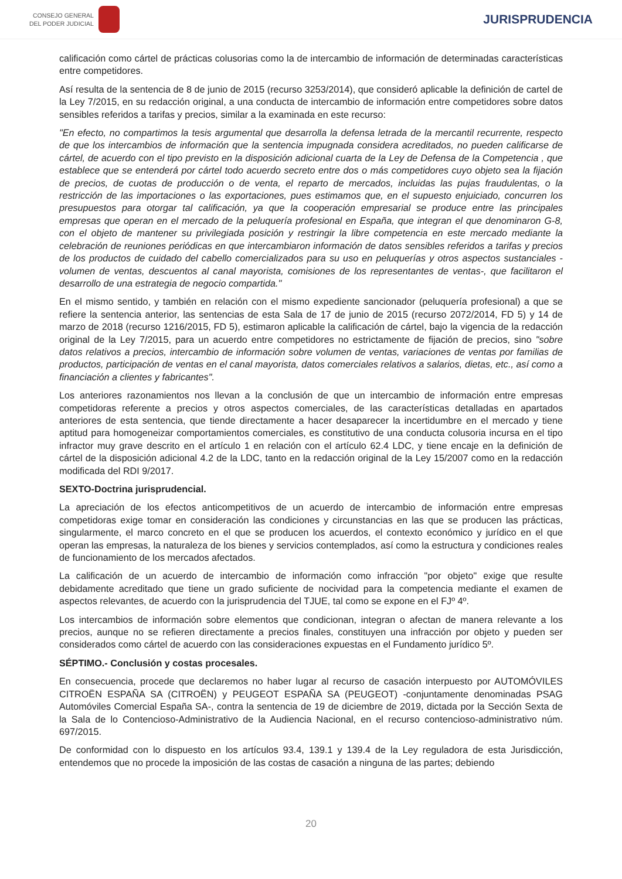CONSEJO GENERAL
DEL PODER JUDICIAL
JURISPRUDENCIA
calificación como cártel de prácticas colusorias como la de intercambio de información de determinadas características entre competidores.
Así resulta de la sentencia de 8 de junio de 2015 (recurso 3253/2014), que consideró aplicable la definición de cartel de la Ley 7/2015, en su redacción original, a una conducta de intercambio de información entre competidores sobre datos sensibles referidos a tarifas y precios, similar a la examinada en este recurso:
"En efecto, no compartimos la tesis argumental que desarrolla la defensa letrada de la mercantil recurrente, respecto de que los intercambios de información que la sentencia impugnada considera acreditados, no pueden calificarse de cártel, de acuerdo con el tipo previsto en la disposición adicional cuarta de la Ley de Defensa de la Competencia , que establece que se entenderá por cártel todo acuerdo secreto entre dos o más competidores cuyo objeto sea la fijación de precios, de cuotas de producción o de venta, el reparto de mercados, incluidas las pujas fraudulentas, o la restricción de las importaciones o las exportaciones, pues estimamos que, en el supuesto enjuiciado, concurren los presupuestos para otorgar tal calificación, ya que la cooperación empresarial se produce entre las principales empresas que operan en el mercado de la peluquería profesional en España, que integran el que denominaron G-8, con el objeto de mantener su privilegiada posición y restringir la libre competencia en este mercado mediante la celebración de reuniones periódicas en que intercambiaron información de datos sensibles referidos a tarifas y precios de los productos de cuidado del cabello comercializados para su uso en peluquerías y otros aspectos sustanciales - volumen de ventas, descuentos al canal mayorista, comisiones de los representantes de ventas-, que facilitaron el desarrollo de una estrategia de negocio compartida."
En el mismo sentido, y también en relación con el mismo expediente sancionador (peluquería profesional) a que se refiere la sentencia anterior, las sentencias de esta Sala de 17 de junio de 2015 (recurso 2072/2014, FD 5) y 14 de marzo de 2018 (recurso 1216/2015, FD 5), estimaron aplicable la calificación de cártel, bajo la vigencia de la redacción original de la Ley 7/2015, para un acuerdo entre competidores no estrictamente de fijación de precios, sino "sobre datos relativos a precios, intercambio de información sobre volumen de ventas, variaciones de ventas por familias de productos, participación de ventas en el canal mayorista, datos comerciales relativos a salarios, dietas, etc., así como a financiación a clientes y fabricantes".
Los anteriores razonamientos nos llevan a la conclusión de que un intercambio de información entre empresas competidoras referente a precios y otros aspectos comerciales, de las características detalladas en apartados anteriores de esta sentencia, que tiende directamente a hacer desaparecer la incertidumbre en el mercado y tiene aptitud para homogeneizar comportamientos comerciales, es constitutivo de una conducta colusoria incursa en el tipo infractor muy grave descrito en el artículo 1 en relación con el artículo 62.4 LDC, y tiene encaje en la definición de cártel de la disposición adicional 4.2 de la LDC, tanto en la redacción original de la Ley 15/2007 como en la redacción modificada del RDI 9/2017.
SEXTO-Doctrina jurisprudencial.
La apreciación de los efectos anticompetitivos de un acuerdo de intercambio de información entre empresas competidoras exige tomar en consideración las condiciones y circunstancias en las que se producen las prácticas, singularmente, el marco concreto en el que se producen los acuerdos, el contexto económico y jurídico en el que operan las empresas, la naturaleza de los bienes y servicios contemplados, así como la estructura y condiciones reales de funcionamiento de los mercados afectados.
La calificación de un acuerdo de intercambio de información como infracción "por objeto" exige que resulte debidamente acreditado que tiene un grado suficiente de nocividad para la competencia mediante el examen de aspectos relevantes, de acuerdo con la jurisprudencia del TJUE, tal como se expone en el FJº 4º.
Los intercambios de información sobre elementos que condicionan, integran o afectan de manera relevante a los precios, aunque no se refieren directamente a precios finales, constituyen una infracción por objeto y pueden ser considerados como cártel de acuerdo con las consideraciones expuestas en el Fundamento jurídico 5º.
SÉPTIMO.- Conclusión y costas procesales.
En consecuencia, procede que declaremos no haber lugar al recurso de casación interpuesto por AUTOMÓVILES CITROËN ESPAÑA SA (CITROËN) y PEUGEOT ESPAÑA SA (PEUGEOT) -conjuntamente denominadas PSAG Automóviles Comercial España SA-, contra la sentencia de 19 de diciembre de 2019, dictada por la Sección Sexta de la Sala de lo Contencioso-Administrativo de la Audiencia Nacional, en el recurso contencioso-administrativo núm. 697/2015.
De conformidad con lo dispuesto en los artículos 93.4, 139.1 y 139.4 de la Ley reguladora de esta Jurisdicción, entendemos que no procede la imposición de las costas de casación a ninguna de las partes; debiendo
20